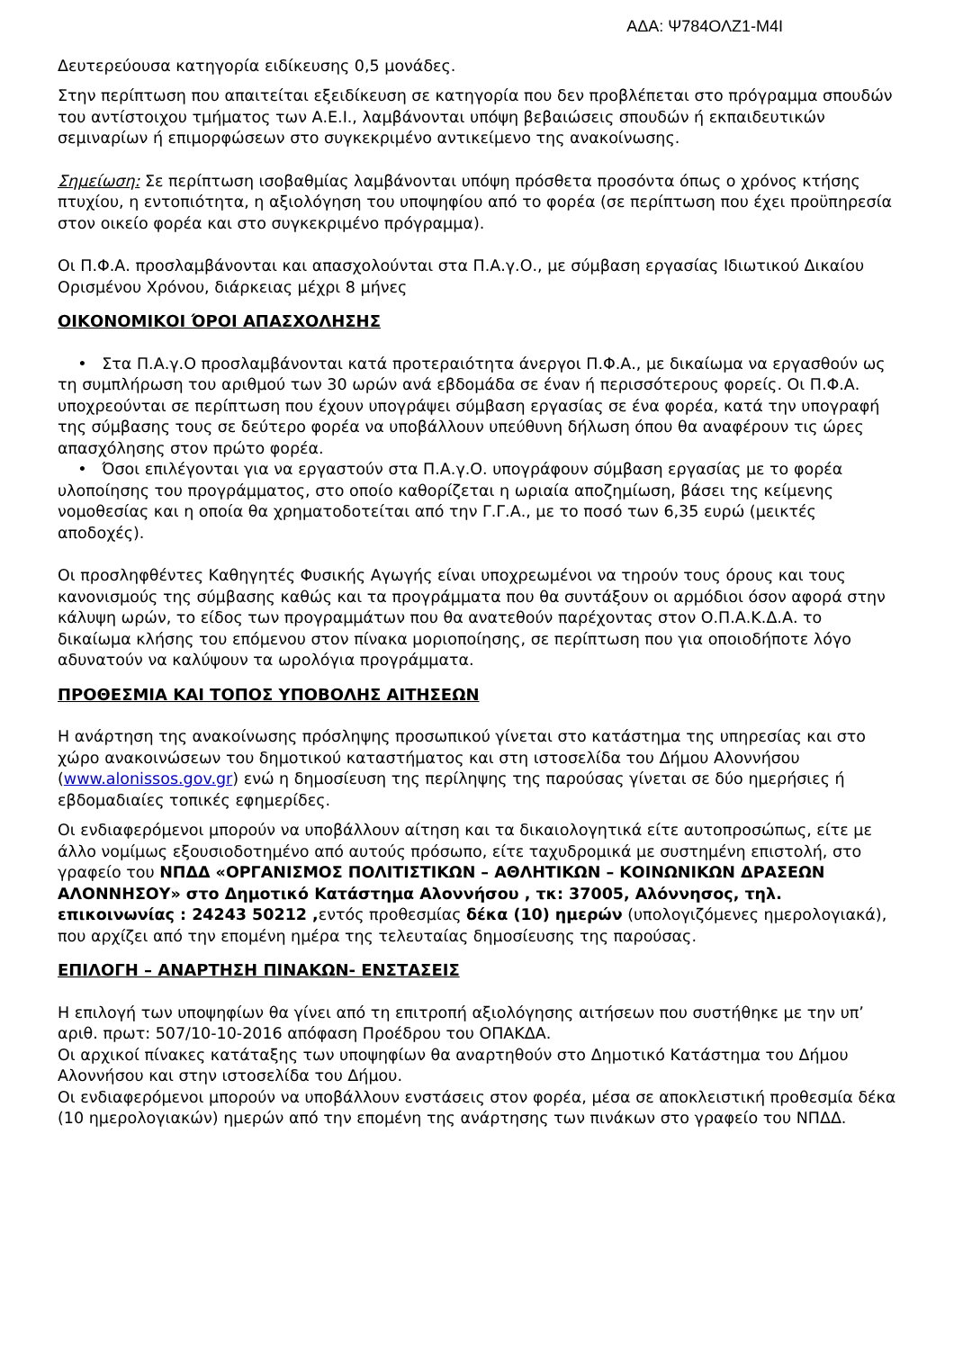ΑΔΑ: Ψ784ΟΛΖ1-Μ4Ι
Δευτερεύουσα κατηγορία ειδίκευσης 0,5 μονάδες.
Στην περίπτωση που απαιτείται εξειδίκευση σε κατηγορία που δεν προβλέπεται στο πρόγραμμα σπουδών του αντίστοιχου τμήματος των Α.Ε.Ι., λαμβάνονται υπόψη βεβαιώσεις σπουδών ή εκπαιδευτικών σεμιναρίων ή επιμορφώσεων στο συγκεκριμένο αντικείμενο της ανακοίνωσης.
Σημείωση: Σε περίπτωση ισοβαθμίας λαμβάνονται υπόψη πρόσθετα προσόντα όπως ο χρόνος κτήσης πτυχίου, η εντοπιότητα, η αξιολόγηση του υποψηφίου από το φορέα (σε περίπτωση που έχει προϋπηρεσία στον οικείο φορέα και στο συγκεκριμένο πρόγραμμα).
Οι Π.Φ.Α. προσλαμβάνονται και απασχολούνται στα Π.Α.γ.Ο., με σύμβαση εργασίας Ιδιωτικού Δικαίου Ορισμένου Χρόνου, διάρκειας μέχρι 8 μήνες
ΟΙΚΟΝΟΜΙΚΟΙ ΌΡΟΙ ΑΠΑΣΧΟΛΗΣΗΣ
• Στα Π.Α.γ.Ο προσλαμβάνονται κατά προτεραιότητα άνεργοι Π.Φ.Α., με δικαίωμα να εργασθούν ως τη συμπλήρωση του αριθμού των 30 ωρών ανά εβδομάδα σε έναν ή περισσότερους φορείς. Οι Π.Φ.Α. υποχρεούνται σε περίπτωση που έχουν υπογράψει σύμβαση εργασίας σε ένα φορέα, κατά την υπογραφή της σύμβασης τους σε δεύτερο φορέα να υποβάλλουν υπεύθυνη δήλωση όπου θα αναφέρουν τις ώρες απασχόλησης στον πρώτο φορέα.
• Όσοι επιλέγονται για να εργαστούν στα Π.Α.γ.Ο. υπογράφουν σύμβαση εργασίας με το φορέα υλοποίησης του προγράμματος, στο οποίο καθορίζεται η ωριαία αποζημίωση, βάσει της κείμενης νομοθεσίας και η οποία θα χρηματοδοτείται από την Γ.Γ.Α., με το ποσό των 6,35 ευρώ (μεικτές αποδοχές).
Οι προσληφθέντες Καθηγητές Φυσικής Αγωγής είναι υποχρεωμένοι να τηρούν τους όρους και τους κανονισμούς της σύμβασης καθώς και τα προγράμματα που θα συντάξουν οι αρμόδιοι όσον αφορά στην κάλυψη ωρών, το είδος των προγραμμάτων που θα ανατεθούν παρέχοντας στον Ο.Π.Α.Κ.Δ.Α. το δικαίωμα κλήσης του επόμενου στον πίνακα μοριοποίησης, σε περίπτωση που για οποιοδήποτε λόγο αδυνατούν να καλύψουν τα ωρολόγια προγράμματα.
ΠΡΟΘΕΣΜΙΑ ΚΑΙ ΤΟΠΟΣ ΥΠΟΒΟΛΗΣ ΑΙΤΗΣΕΩΝ
Η ανάρτηση της ανακοίνωσης πρόσληψης προσωπικού γίνεται στο κατάστημα της υπηρεσίας και στο χώρο ανακοινώσεων του δημοτικού καταστήματος και στη ιστοσελίδα του Δήμου Αλοννήσου (www.alonissos.gov.gr) ενώ η δημοσίευση της περίληψης της παρούσας γίνεται σε δύο ημερήσιες ή εβδομαδιαίες τοπικές εφημερίδες.
Οι ενδιαφερόμενοι μπορούν να υποβάλλουν αίτηση και τα δικαιολογητικά είτε αυτοπροσώπως, είτε με άλλο νομίμως εξουσιοδοτημένο από αυτούς πρόσωπο, είτε ταχυδρομικά με συστημένη επιστολή, στο γραφείο του ΝΠΔΔ «ΟΡΓΑΝΙΣΜΟΣ ΠΟΛΙΤΙΣΤΙΚΩΝ – ΑΘΛΗΤΙΚΩΝ – ΚΟΙΝΩΝΙΚΩΝ ΔΡΑΣΕΩΝ ΑΛΟΝΝΗΣΟΥ» στο Δημοτικό Κατάστημα Αλοννήσου , τκ: 37005, Αλόννησος, τηλ. επικοινωνίας : 24243 50212 , εντός προθεσμίας δέκα (10) ημερών (υπολογιζόμενες ημερολογιακά), που αρχίζει από την επομένη ημέρα της τελευταίας δημοσίευσης της παρούσας.
ΕΠΙΛΟΓΗ – ΑΝΑΡΤΗΣΗ ΠΙΝΑΚΩΝ- ΕΝΣΤΑΣΕΙΣ
Η επιλογή των υποψηφίων θα γίνει από τη επιτροπή αξιολόγησης αιτήσεων που συστήθηκε με την υπ’ αριθ. πρωτ: 507/10-10-2016 απόφαση Προέδρου του ΟΠΑΚΔΑ.
Οι αρχικοί πίνακες κατάταξης των υποψηφίων θα αναρτηθούν στο Δημοτικό Κατάστημα του Δήμου Αλοννήσου και στην ιστοσελίδα του Δήμου.
Οι ενδιαφερόμενοι μπορούν να υποβάλλουν ενστάσεις στον φορέα, μέσα σε αποκλειστική προθεσμία δέκα (10 ημερολογιακών) ημερών από την επομένη της ανάρτησης των πινάκων στο γραφείο του ΝΠΔΔ.